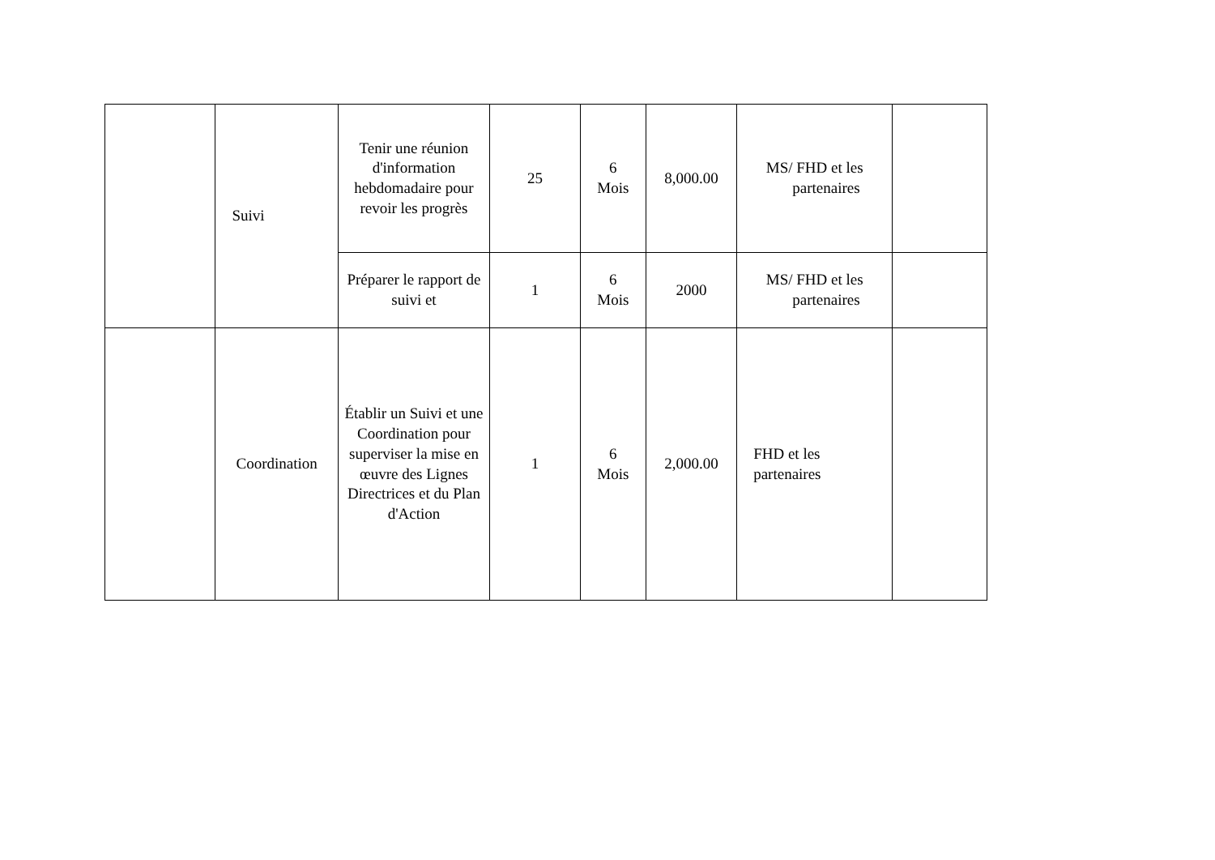| | Suivi | Tenir une réunion d'information hebdomadaire pour revoir les progrès | 25 | 6 Mois | 8,000.00 | MS/ FHD et les partenaires | |
| | | Préparer le rapport de suivi et | 1 | 6 Mois | 2000 | MS/ FHD et les partenaires | |
| | Coordination | Établir un Suivi et une Coordination pour superviser la mise en œuvre des Lignes Directrices et du Plan d'Action | 1 | 6 Mois | 2,000.00 | FHD et les partenaires | |